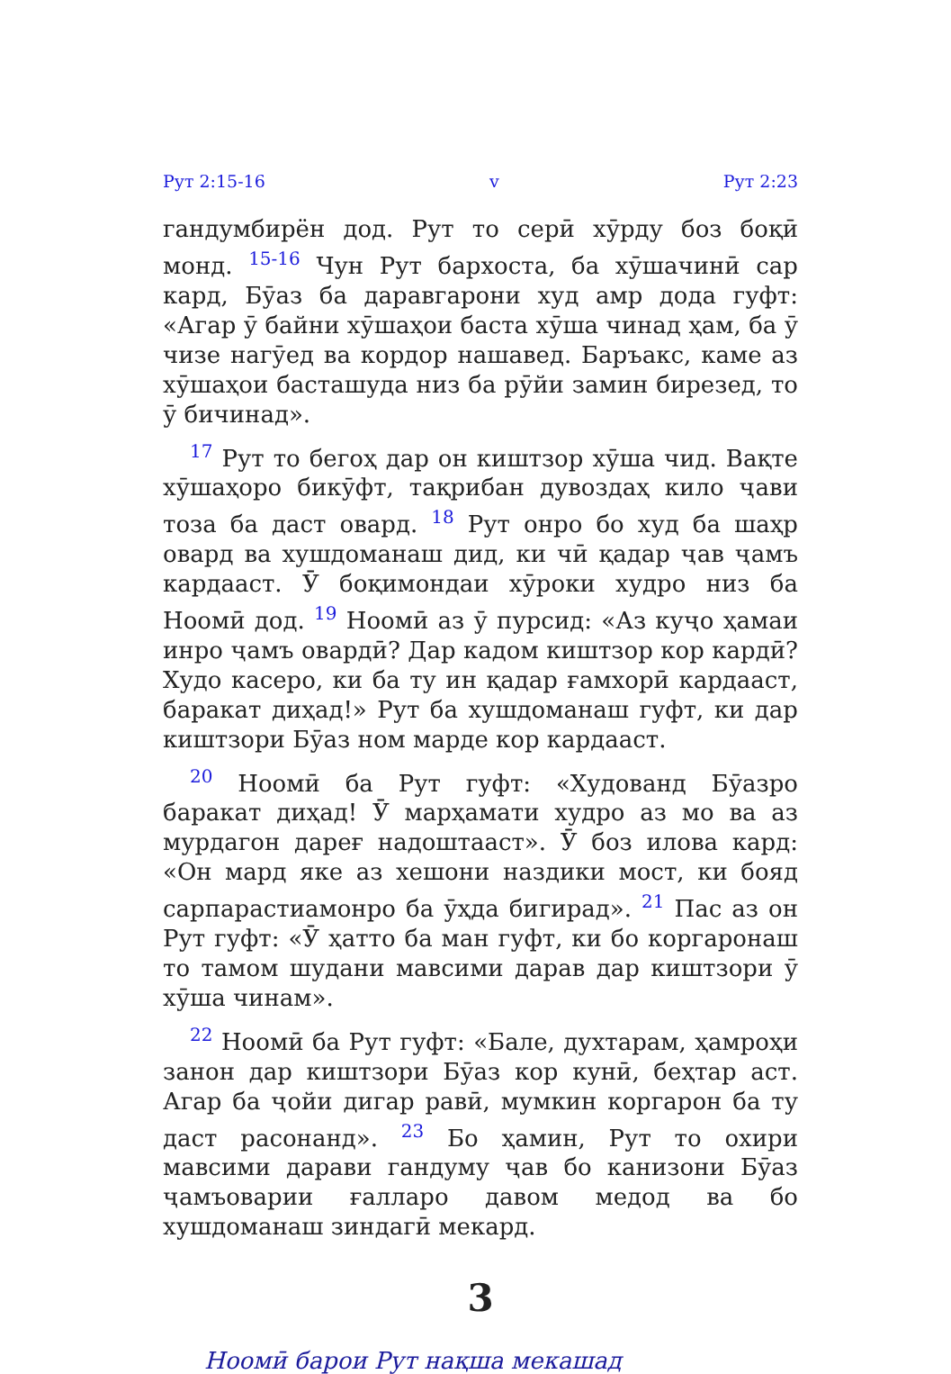Рут 2:15-16 v Рут 2:23
гандумбирён дод. Рут то серӣ хӯрду боз боқӣ монд. <sup>15-16</sup> Чун Рут бархоста, ба хӯшачинӣ сар кард, Бӯаз ба даравгарони худ амр дода гуфт: «Агар ӯ байни хӯшаҳои баста хӯша чинад ҳам, ба ӯ чизе нагӯед ва кордор нашавед. Баръакс, каме аз хӯшаҳои басташуда низ ба рӯйи замин бирезед, то ӯ бичинад».
<sup>17</sup> Рут то бегоҳ дар он киштзор хӯша чид. Вақте хӯшаҳоро бикӯфт, тақрибан дувоздаҳ кило ҷави тоза ба даст овард. <sup>18</sup> Рут онро бо худ ба шаҳр овард ва хушдоманаш дид, ки чӣ қадар ҷав ҷамъ кардааст. Ӯ боқимондаи хӯроки худро низ ба Ноомӣ дод. <sup>19</sup> Ноомӣ аз ӯ пурсид: «Аз куҷо ҳамаи инро ҷамъ овардӣ? Дар кадом киштзор кор кардӣ? Худо касеро, ки ба ту ин қадар ғамхорӣ кардааст, баракат диҳад!» Рут ба хушдоманаш гуфт, ки дар киштзори Бӯаз ном марде кор кардааст.
<sup>20</sup> Ноомӣ ба Рут гуфт: «Худованд Бӯазро баракат диҳад! Ӯ марҳамати худро аз мо ва аз мурдагон дареғ надоштааст». Ӯ боз илова кард: «Он мард яке аз хешони наздики мост, ки бояд сарпарастиамонро ба ӯҳда бигирад». <sup>21</sup> Пас аз он Рут гуфт: «Ӯ ҳатто ба ман гуфт, ки бо коргаронаш то тамом шудани мавсими дарав дар киштзори ӯ хӯша чинам».
<sup>22</sup> Ноомӣ ба Рут гуфт: «Бале, духтарам, ҳамроҳи занон дар киштзори Бӯаз кор кунӣ, беҳтар аст. Агар ба ҷойи дигар равӣ, мумкин коргарон ба ту даст расонанд». <sup>23</sup> Бо ҳамин, Рут то охири мавсими дарави гандуму ҷав бо канизони Бӯаз ҷамъоварии ғалларо давом медод ва бо хушдоманаш зиндагӣ мекард.
3
Ноомӣ барои Рут нақша мекашад